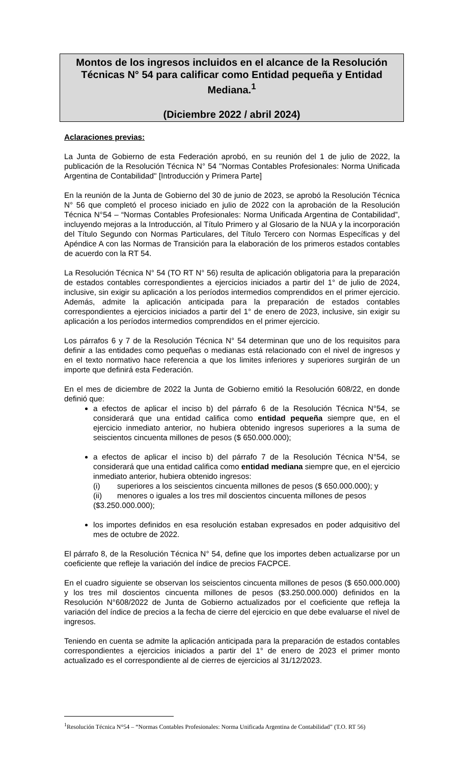Montos de los ingresos incluidos en el alcance de la Resolución Técnicas N° 54 para calificar como Entidad pequeña y Entidad Mediana.<sup>1</sup>
(Diciembre 2022 / abril 2024)
Aclaraciones previas:
La Junta de Gobierno de esta Federación aprobó, en su reunión del 1 de julio de 2022, la publicación de la Resolución Técnica N° 54 "Normas Contables Profesionales: Norma Unificada Argentina de Contabilidad" [Introducción y Primera Parte]
En la reunión de la Junta de Gobierno del 30 de junio de 2023, se aprobó la Resolución Técnica N° 56 que completó el proceso iniciado en julio de 2022 con la aprobación de la Resolución Técnica N°54 – “Normas Contables Profesionales: Norma Unificada Argentina de Contabilidad”, incluyendo mejoras a la Introducción, al Título Primero y al Glosario de la NUA y la incorporación del Título Segundo con Normas Particulares, del Título Tercero con Normas Específicas y del Apéndice A con las Normas de Transición para la elaboración de los primeros estados contables de acuerdo con la RT 54.
La Resolución Técnica N° 54 (TO RT N° 56) resulta de aplicación obligatoria para la preparación de estados contables correspondientes a ejercicios iniciados a partir del 1° de julio de 2024, inclusive, sin exigir su aplicación a los períodos intermedios comprendidos en el primer ejercicio. Además, admite la aplicación anticipada para la preparación de estados contables correspondientes a ejercicios iniciados a partir del 1° de enero de 2023, inclusive, sin exigir su aplicación a los períodos intermedios comprendidos en el primer ejercicio.
Los párrafos 6 y 7 de la Resolución Técnica N° 54 determinan que uno de los requisitos para definir a las entidades como pequeñas o medianas está relacionado con el nivel de ingresos y en el texto normativo hace referencia a que los limites inferiores y superiores surgirán de un importe que definirá esta Federación.
En el mes de diciembre de 2022 la Junta de Gobierno emitió la Resolución 608/22, en donde definió que:
a efectos de aplicar el inciso b) del párrafo 6 de la Resolución Técnica N°54, se considerará que una entidad califica como entidad pequeña siempre que, en el ejercicio inmediato anterior, no hubiera obtenido ingresos superiores a la suma de seiscientos cincuenta millones de pesos ($ 650.000.000);
a efectos de aplicar el inciso b) del párrafo 7 de la Resolución Técnica N°54, se considerará que una entidad califica como entidad mediana siempre que, en el ejercicio inmediato anterior, hubiera obtenido ingresos:
(i) superiores a los seiscientos cincuenta millones de pesos ($ 650.000.000); y
(ii) menores o iguales a los tres mil doscientos cincuenta millones de pesos
($3.250.000.000);
los importes definidos en esa resolución estaban expresados en poder adquisitivo del mes de octubre de 2022.
El párrafo 8, de la Resolución Técnica N° 54, define que los importes deben actualizarse por un coeficiente que refleje la variación del índice de precios FACPCE.
En el cuadro siguiente se observan los seiscientos cincuenta millones de pesos ($ 650.000.000) y los tres mil doscientos cincuenta millones de pesos ($3.250.000.000) definidos en la Resolución N°608/2022 de Junta de Gobierno actualizados por el coeficiente que refleja la variación del índice de precios a la fecha de cierre del ejercicio en que debe evaluarse el nivel de ingresos.
Teniendo en cuenta se admite la aplicación anticipada para la preparación de estados contables correspondientes a ejercicios iniciados a partir del 1° de enero de 2023 el primer monto actualizado es el correspondiente al de cierres de ejercicios al 31/12/2023.
<sup>1</sup> Resolución Técnica N°54 – “Normas Contables Profesionales: Norma Unificada Argentina de Contabilidad” (T.O. RT 56)